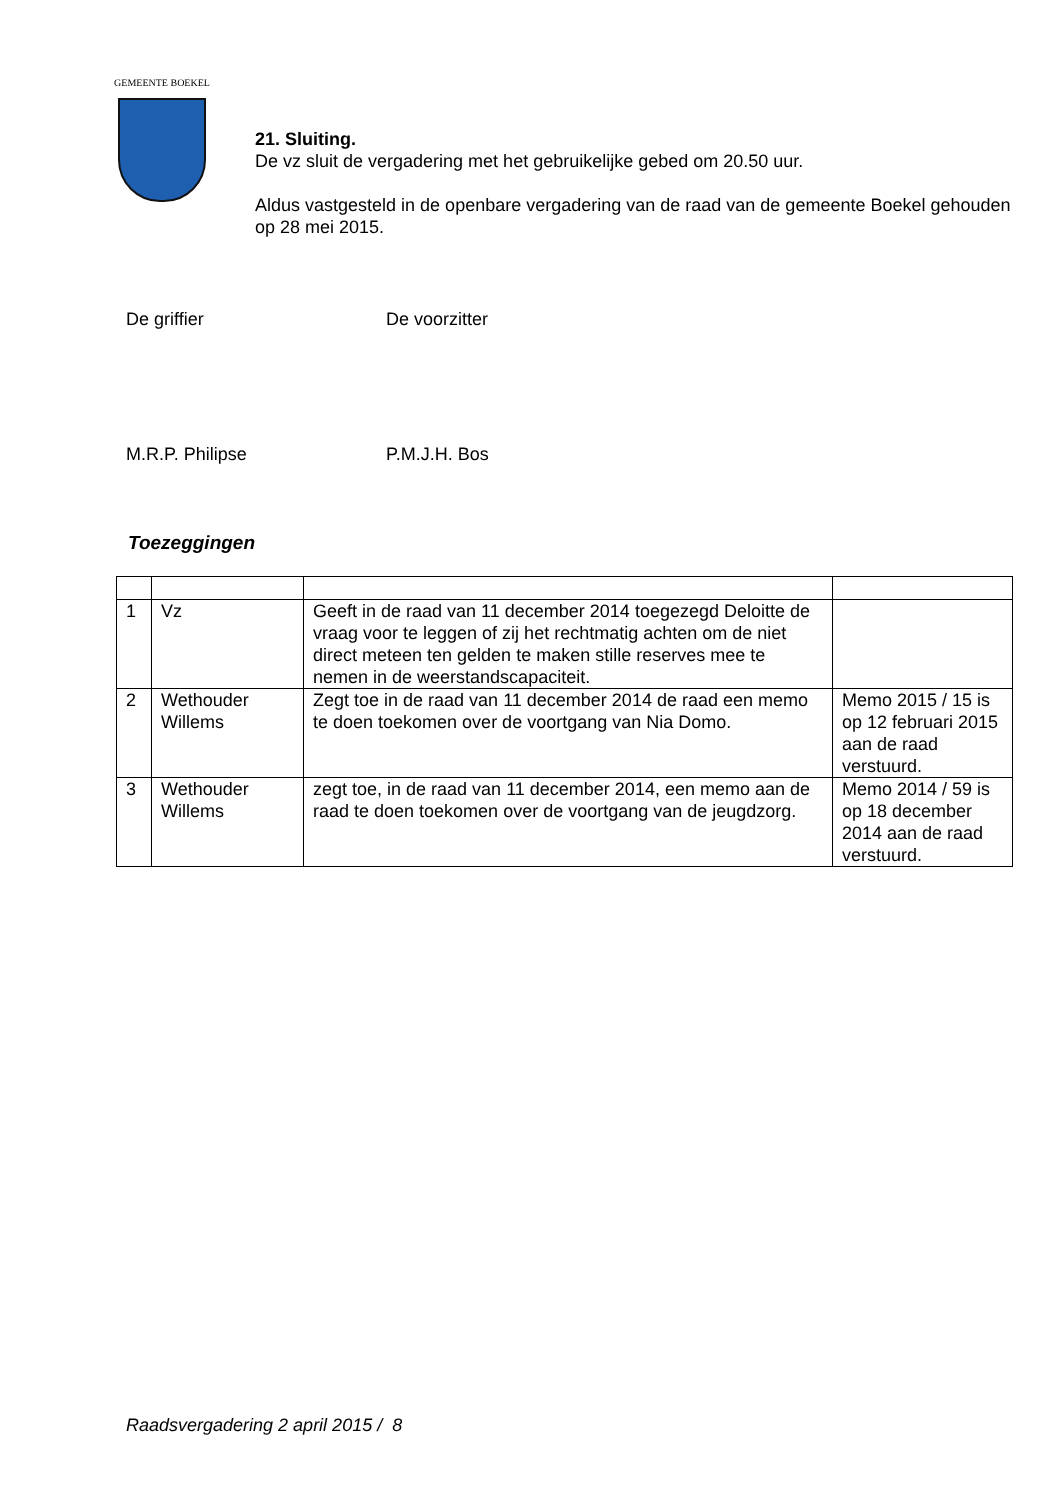GEMEENTE BOEKEL
21. Sluiting.
De vz sluit de vergadering met het gebruikelijke gebed om 20.50 uur.
Aldus vastgesteld in de openbare vergadering van de raad van de gemeente Boekel gehouden
op 28 mei 2015.
De griffier De voorzitter
M.R.P. Philipse P.M.J.H. Bos
Toezeggingen
| 1 | Vz | Geeft in de raad van 11 december 2014 toegezegd Deloitte de vraag voor te leggen of zij het rechtmatig achten om de niet direct meteen ten gelden te maken stille reserves mee te nemen in de weerstandscapaciteit. | |
| 2 | Wethouder Willems | Zegt toe in de raad van 11 december 2014 de raad een memo te doen toekomen over de voortgang van Nia Domo. | Memo 2015 / 15 is op 12 februari 2015 aan de raad verstuurd. |
| 3 | Wethouder Willems | zegt toe, in de raad van 11 december 2014, een memo aan de raad te doen toekomen over de voortgang van de jeugdzorg. | Memo 2014 / 59 is op 18 december 2014 aan de raad verstuurd. |
Raadsvergadering 2 april 2015 / 8